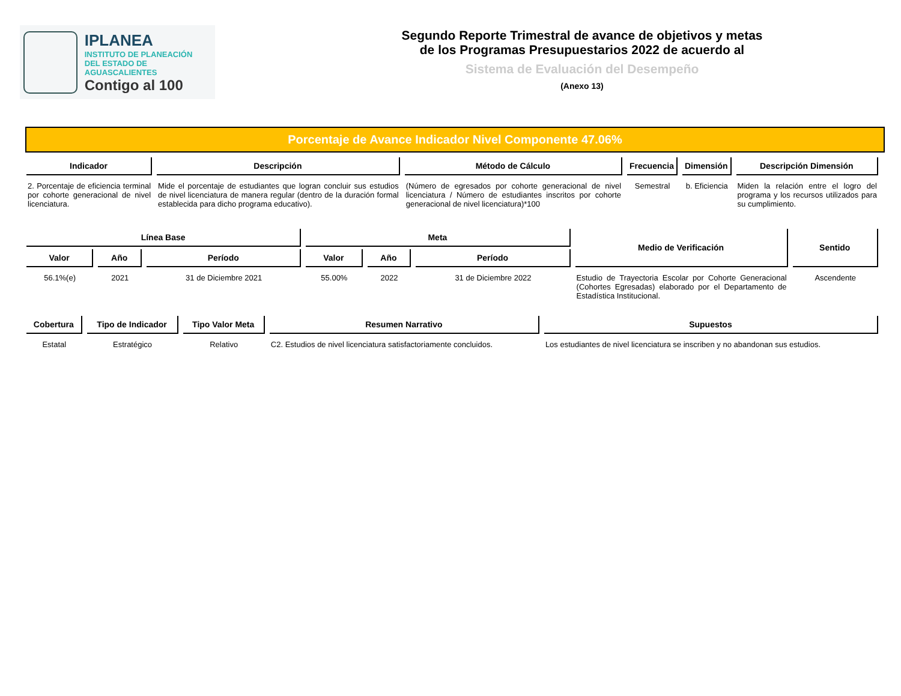IPLANEA
INSTITUTO DE PLANEACIÓN
DEL ESTADO DE AGUASCALIENTES
Contigo al 100
Segundo Reporte Trimestral de avance de objetivos y metas
de los Programas Presupuestarios 2022 de acuerdo al
Sistema de Evaluación del Desempeño
(Anexo 13)
Porcentaje de Avance Indicador Nivel Componente 47.06%
| Indicador | Descripción | Método de Cálculo | Frecuencia | Dimensión | Descripción Dimensión |
| --- | --- | --- | --- | --- | --- |
| 2. Porcentaje de eficiencia terminal por cohorte generacional de nivel licenciatura. | Mide el porcentaje de estudiantes que logran concluir sus estudios de nivel licenciatura de manera regular (dentro de la duración formal establecida para dicho programa educativo). | (Número de egresados por cohorte generacional de nivel licenciatura / Número de estudiantes inscritos por cohorte generacional de nivel licenciatura)*100 | Semestral | b. Eficiencia | Miden la relación entre el logro del programa y los recursos utilizados para su cumplimiento. |
| Línea Base | | | Meta | | | Medio de Verificación | Sentido |
| --- | --- | --- | --- | --- | --- | --- | --- |
| Valor | Año | Período | Valor | Año | Período | | |
| 56.1%(e) | 2021 | 31 de Diciembre 2021 | 55.00% | 2022 | 31 de Diciembre 2022 | Estudio de Trayectoria Escolar por Cohorte Generacional (Cohortes Egresadas) elaborado por el Departamento de Estadística Institucional. | Ascendente |
| Cobertura | Tipo de Indicador | Tipo Valor Meta | Resumen Narrativo | Supuestos |
| --- | --- | --- | --- | --- |
| Estatal | Estratégico | Relativo | C2. Estudios de nivel licenciatura satisfactoriamente concluidos. | Los estudiantes de nivel licenciatura se inscriben y no abandonan sus estudios. |